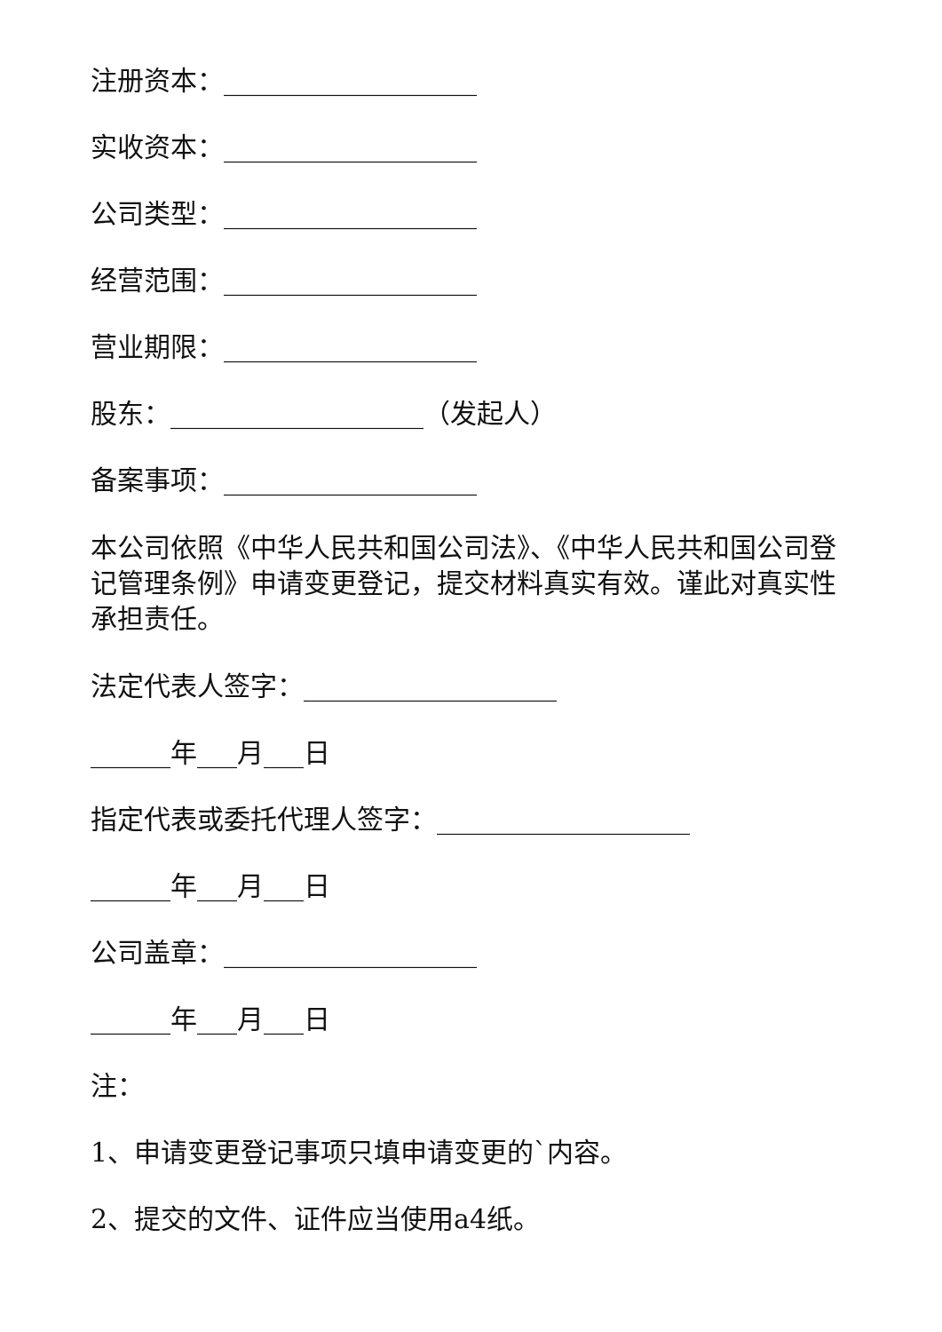注册资本：___________________
实收资本：___________________
公司类型：___________________
经营范围：___________________
营业期限：___________________
股东：___________________（发起人）
备案事项：___________________
本公司依照《中华人民共和国公司法》、《中华人民共和国公司登记管理条例》申请变更登记，提交材料真实有效。谨此对真实性承担责任。
法定代表人签字：___________________
______年___月___日
指定代表或委托代理人签字：___________________
______年___月___日
公司盖章：___________________
______年___月___日
注：
1、申请变更登记事项只填申请变更的`内容。
2、提交的文件、证件应当使用a4纸。